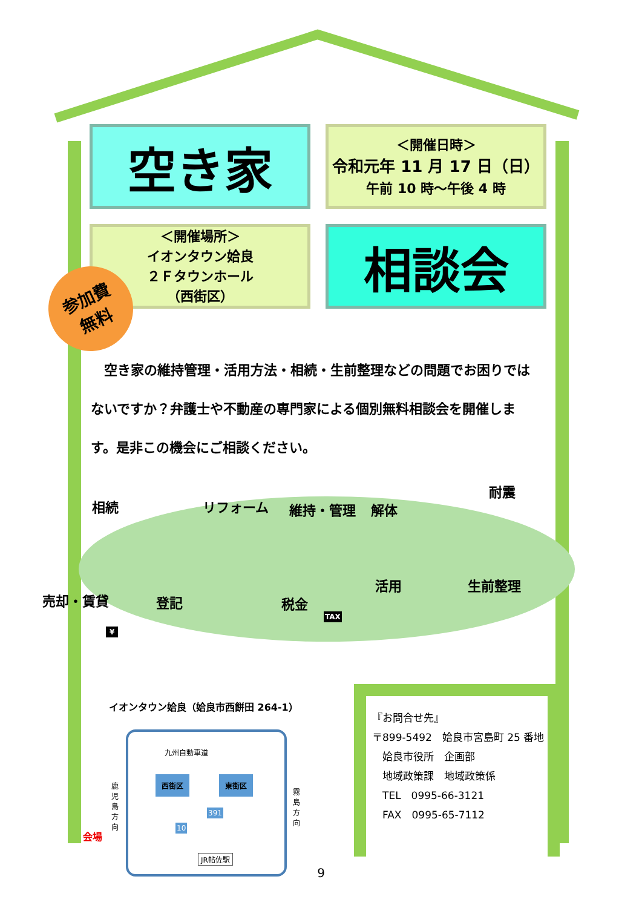空き家
＜開催日時＞
令和元年 11 月 17 日（日）
午前 10 時～午後 4 時
＜開催場所＞
イオンタウン姶良
２Ｆタウンホール
（西街区）
相談会
参加費
無料
　空き家の維持管理・活用方法・相続・生前整理などの問題でお困りではないですか？弁護士や不動産の専門家による個別無料相談会を開催します。是非この機会にご相談ください。
相続 リフォーム 維持・管理 解体
耐震
売却・賃貸 登記 税金
活用 生前整理
TAX
¥
イオンタウン姶良（姶良市西餅田 264-1）
九州自動車道
鹿児島方向
霧島方向
西街区 東街区
391
10
会場
JR帖佐駅
『お問合せ先』
〒899-5492　姶良市宮島町 25 番地
　姶良市役所　企画部
　地域政策課　地域政策係
　TEL　0995-66-3121
　FAX　0995-65-7112
9